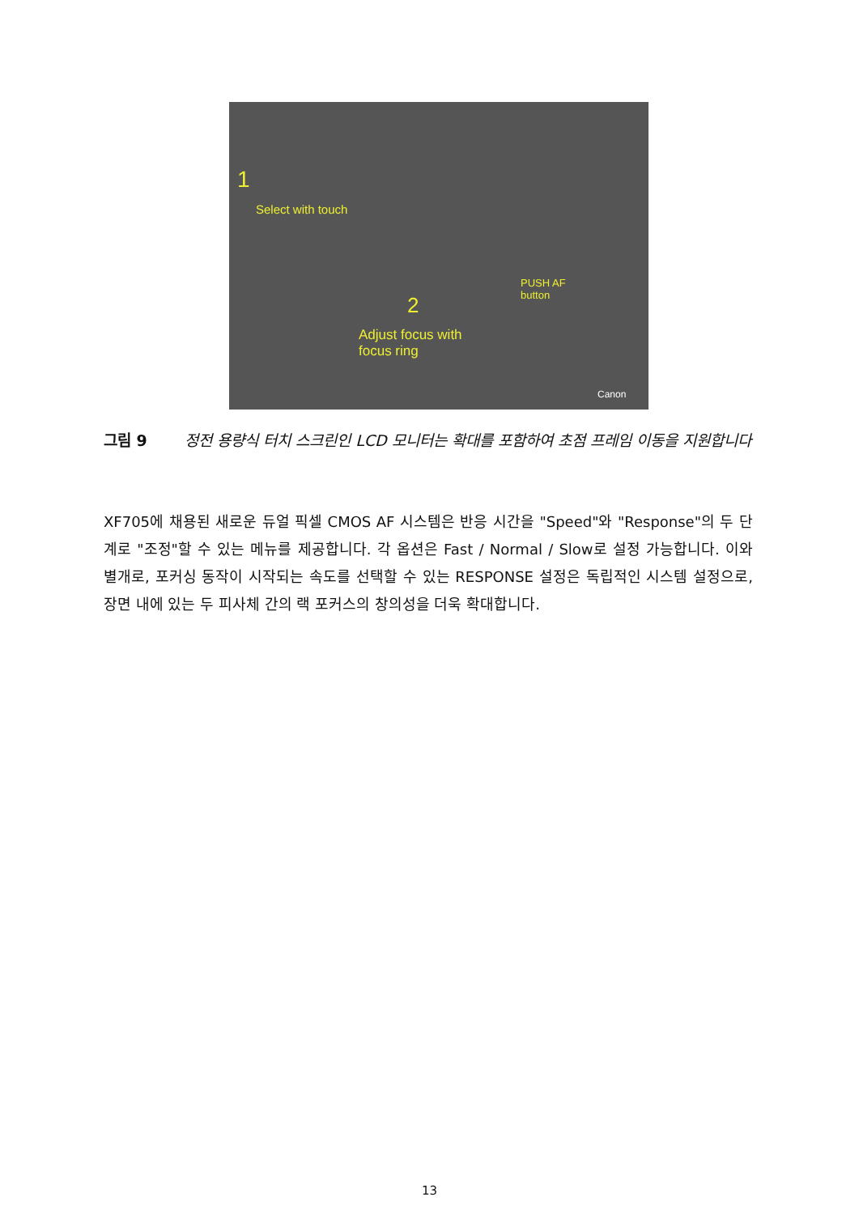1
Select with touch
2
Adjust focus with
focus ring
PUSH AF
button
Canon
그림 9 정전 용량식 터치 스크린인 LCD 모니터는 확대를 포함하여 초점 프레임 이동을 지원합니다
XF705에 채용된 새로운 듀얼 픽셀 CMOS AF 시스템은 반응 시간을 "Speed"와 "Response"의 두 단계로 "조정"할 수 있는 메뉴를 제공합니다. 각 옵션은 Fast / Normal / Slow로 설정 가능합니다. 이와 별개로, 포커싱 동작이 시작되는 속도를 선택할 수 있는 RESPONSE 설정은 독립적인 시스템 설정으로, 장면 내에 있는 두 피사체 간의 랙 포커스의 창의성을 더욱 확대합니다.
13